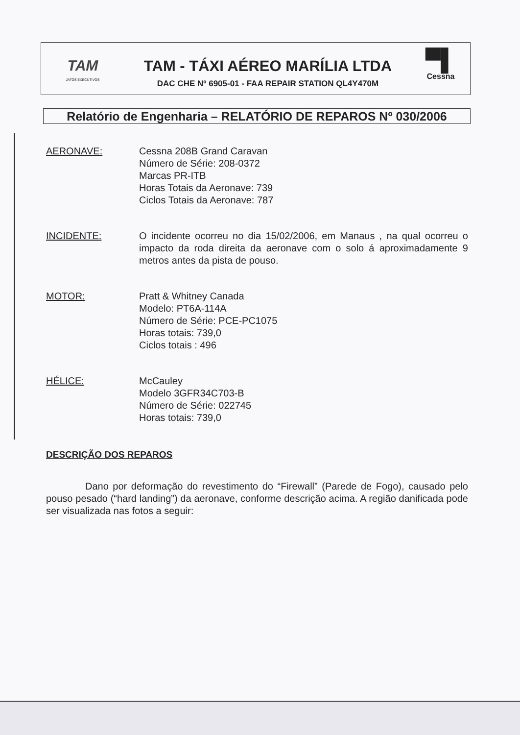TAM
JATOS EXECUTIVOS
TAM - TÁXI AÉREO MARÍLIA LTDA
DAC CHE Nº 6905-01 - FAA REPAIR STATION QL4Y470M
▀▌
Cessna
Relatório de Engenharia – RELATÓRIO DE REPAROS Nº 030/2006
AERONAVE: Cessna 208B Grand Caravan
Número de Série: 208-0372
Marcas PR-ITB
Horas Totais da Aeronave: 739
Ciclos Totais da Aeronave: 787
INCIDENTE: O incidente ocorreu no dia 15/02/2006, em Manaus , na qual ocorreu o impacto da roda direita da aeronave com o solo á aproximadamente 9 metros antes da pista de pouso.
MOTOR: Pratt & Whitney Canada
Modelo: PT6A-114A
Número de Série: PCE-PC1075
Horas totais: 739,0
Ciclos totais : 496
HÉLICE: McCauley
Modelo 3GFR34C703-B
Número de Série: 022745
Horas totais: 739,0
DESCRIÇÃO DOS REPAROS
Dano por deformação do revestimento do “Firewall” (Parede de Fogo), causado pelo pouso pesado (“hard landing”) da aeronave, conforme descrição acima. A região danificada pode ser visualizada nas fotos a seguir: